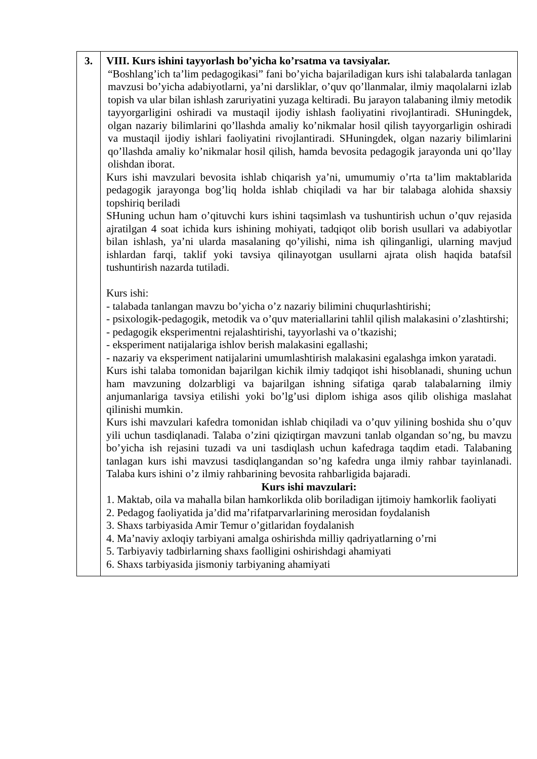| 3. | VIII. Kurs ishini tayyorlash bo’yicha ko’rsatma va tavsiyalar. “Boshlang’ich ta’lim pedagogikasi” fani bo’yicha bajariladigan kurs ishi talabalarda tanlagan mavzusi bo’yicha adabiyotlarni, ya’ni darsliklar, o’quv qo’llanmalar, ilmiy maqolalarni izlab topish va ular bilan ishlash zaruriyatini yuzaga keltiradi. Bu jarayon talabaning ilmiy metodik tayyorgarligini oshiradi va mustaqil ijodiy ishlash faoliyatini rivojlantiradi. SHuningdek, olgan nazariy bilimlarini qo’llashda amaliy ko’nikmalar hosil qilish tayyorgarligin oshiradi va mustaqil ijodiy ishlari faoliyatini rivojlantiradi. SHuningdek, olgan nazariy bilimlarini qo’llashda amaliy ko’nikmalar hosil qilish, hamda bevosita pedagogik jarayonda uni qo’llay olishdan iborat. Kurs ishi mavzulari bevosita ishlab chiqarish ya’ni, umumumiy o’rta ta’lim maktablarida pedagogik jarayonga bog’liq holda ishlab chiqiladi va har bir talabaga alohida shaxsiy topshiriq beriladi SHuning uchun ham o’qituvchi kurs ishini taqsimlash va tushuntirish uchun o’quv rejasida ajratilgan 4 soat ichida kurs ishining mohiyati, tadqiqot olib borish usullari va adabiyotlar bilan ishlash, ya’ni ularda masalaning qo’yilishi, nima ish qilinganligi, ularning mavjud ishlardan farqi, taklif yoki tavsiya qilinayotgan usullarni ajrata olish haqida batafsil tushuntirish nazarda tutiladi. Kurs ishi: - talabada tanlangan mavzu bo’yicha o’z nazariy bilimini chuqurlashtirishi; - psixologik-pedagogik, metodik va o’quv materiallarini tahlil qilish malakasini o’zlashtirshi; - pedagogik eksperimentni rejalashtirishi, tayyorlashi va o’tkazishi; - eksperiment natijalariga ishlov berish malakasini egallashi; - nazariy va eksperiment natijalarini umumlashtirish malakasini egalashga imkon yaratadi. Kurs ishi talaba tomonidan bajarilgan kichik ilmiy tadqiqot ishi hisoblanadi, shuning uchun ham mavzuning dolzarbligi va bajarilgan ishning sifatiga qarab talabalarning ilmiy anjumanlariga tavsiya etilishi yoki bo’lg’usi diplom ishiga asos qilib olishiga maslahat qilinishi mumkin. Kurs ishi mavzulari kafedra tomonidan ishlab chiqiladi va o’quv yilining boshida shu o’quv yili uchun tasdiqlanadi. Talaba o’zini qiziqtirgan mavzuni tanlab olgandan so’ng, bu mavzu bo’yicha ish rejasini tuzadi va uni tasdiqlash uchun kafedraga taqdim etadi. Talabaning tanlagan kurs ishi mavzusi tasdiqlangandan so’ng kafedra unga ilmiy rahbar tayinlanadi. Talaba kurs ishini o’z ilmiy rahbarining bevosita rahbarligida bajaradi. Kurs ishi mavzulari: 1. Maktab, oila va mahalla bilan hamkorlikda olib boriladigan ijtimoiy hamkorlik faoliyati 2. Pedagog faoliyatida ja’did ma’rifatparvarlarining merosidan foydalanish 3. Shaxs tarbiyasida Amir Temur o’gitlaridan foydalanish 4. Ma’naviy axloqiy tarbiyani amalga oshirishda milliy qadriyatlarning o’rni 5. Tarbiyaviy tadbirlarning shaxs faolligini oshirishdagi ahamiyati 6. Shaxs tarbiyasida jismoniy tarbiyaning ahamiyati |